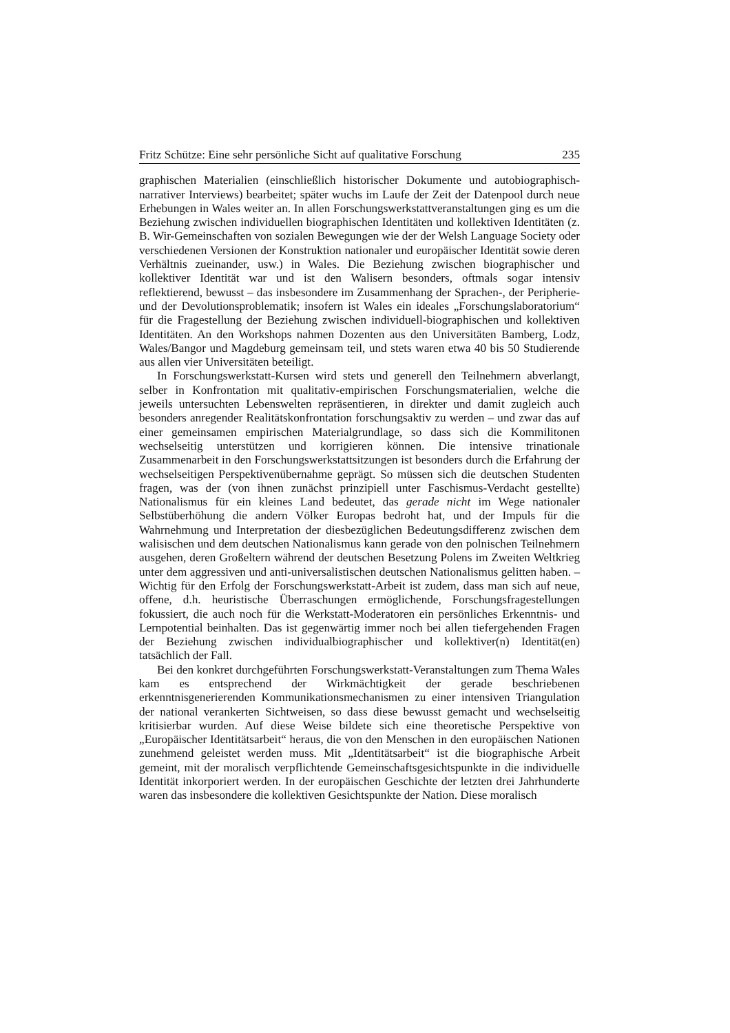Fritz Schütze: Eine sehr persönliche Sicht auf qualitative Forschung 235
graphischen Materialien (einschließlich historischer Dokumente und autobiographisch-narrativer Interviews) bearbeitet; später wuchs im Laufe der Zeit der Datenpool durch neue Erhebungen in Wales weiter an. In allen Forschungswerkstattveranstaltungen ging es um die Beziehung zwischen individuellen biographischen Identitäten und kollektiven Identitäten (z. B. Wir-Gemeinschaften von sozialen Bewegungen wie der der Welsh Language Society oder verschiedenen Versionen der Konstruktion nationaler und europäischer Identität sowie deren Verhältnis zueinander, usw.) in Wales. Die Beziehung zwischen biographischer und kollektiver Identität war und ist den Walisern besonders, oftmals sogar intensiv reflektierend, bewusst – das insbesondere im Zusammenhang der Sprachen-, der Peripherie- und der Devolutionsproblematik; insofern ist Wales ein ideales „Forschungslaboratorium“ für die Fragestellung der Beziehung zwischen individuell-biographischen und kollektiven Identitäten. An den Workshops nahmen Dozenten aus den Universitäten Bamberg, Lodz, Wales/Bangor und Magdeburg gemeinsam teil, und stets waren etwa 40 bis 50 Studierende aus allen vier Universitäten beteiligt.
In Forschungswerkstatt-Kursen wird stets und generell den Teilnehmern abverlangt, selber in Konfrontation mit qualitativ-empirischen Forschungsmaterialien, welche die jeweils untersuchten Lebenswelten repräsentieren, in direkter und damit zugleich auch besonders anregender Realitätskonfrontation forschungsaktiv zu werden – und zwar das auf einer gemeinsamen empirischen Materialgrundlage, so dass sich die Kommilitonen wechselseitig unterstützen und korrigieren können. Die intensive trinationale Zusammenarbeit in den Forschungswerkstattsitzungen ist besonders durch die Erfahrung der wechselseitigen Perspektivenübernahme geprägt. So müssen sich die deutschen Studenten fragen, was der (von ihnen zunächst prinzipiell unter Faschismus-Verdacht gestellte) Nationalismus für ein kleines Land bedeutet, das gerade nicht im Wege nationaler Selbstüberhöhung die andern Völker Europas bedroht hat, und der Impuls für die Wahrnehmung und Interpretation der diesbezüglichen Bedeutungsdifferenz zwischen dem walisischen und dem deutschen Nationalismus kann gerade von den polnischen Teilnehmern ausgehen, deren Großeltern während der deutschen Besetzung Polens im Zweiten Weltkrieg unter dem aggressiven und anti-universalistischen deutschen Nationalismus gelitten haben. – Wichtig für den Erfolg der Forschungswerkstatt-Arbeit ist zudem, dass man sich auf neue, offene, d.h. heuristische Überraschungen ermöglichende, Forschungsfragestellungen fokussiert, die auch noch für die Werkstatt-Moderatoren ein persönliches Erkenntnis- und Lernpotential beinhalten. Das ist gegenwärtig immer noch bei allen tiefergehenden Fragen der Beziehung zwischen individualbiographischer und kollektiver(n) Identität(en) tatsächlich der Fall.
Bei den konkret durchgeführten Forschungswerkstatt-Veranstaltungen zum Thema Wales kam es entsprechend der Wirkmächtigkeit der gerade beschriebenen erkenntnisgenerierenden Kommunikationsmechanismen zu einer intensiven Triangulation der national verankerten Sichtweisen, so dass diese bewusst gemacht und wechselseitig kritisierbar wurden. Auf diese Weise bildete sich eine theoretische Perspektive von „Europäischer Identitätsarbeit“ heraus, die von den Menschen in den europäischen Nationen zunehmend geleistet werden muss. Mit „Identitätsarbeit“ ist die biographische Arbeit gemeint, mit der moralisch verpflichtende Gemeinschaftsgesichtspunkte in die individuelle Identität inkorporiert werden. In der europäischen Geschichte der letzten drei Jahrhunderte waren das insbesondere die kollektiven Gesichtspunkte der Nation. Diese moralisch